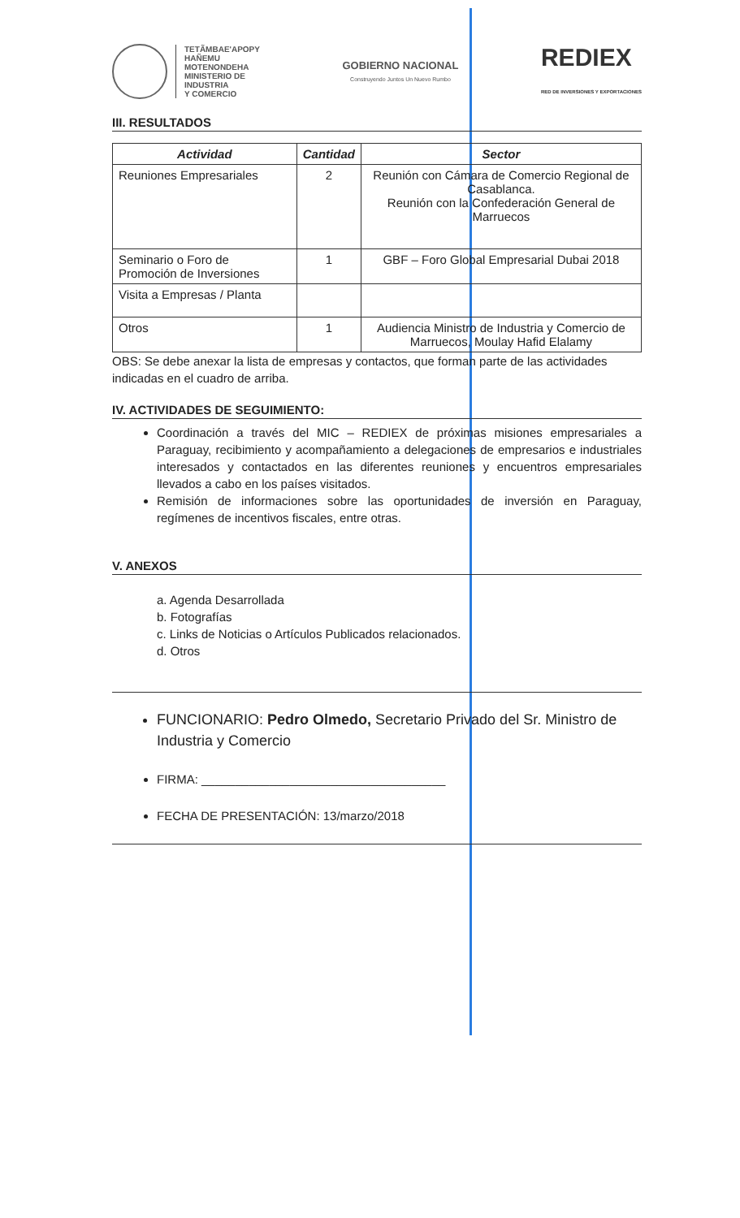TETÃMBAE'APOPY
HAÑEMU
MOTENONDEHA
MINISTERIO DE
INDUSTRIA
Y COMERCIO
GOBIERNO NACIONAL
Construyendo Juntos Un Nuevo Rumbo
REDIEX
RED DE INVERSIONES Y EXPORTACIONES
III. RESULTADOS
| Actividad | Cantidad | Sector |
| --- | --- | --- |
| Reuniones Empresariales | 2 | Reunión con Cámara de Comercio Regional de Casablanca. Reunión con la Confederación General de Marruecos |
| Seminario o Foro de Promoción de Inversiones | 1 | GBF – Foro Global Empresarial Dubai 2018 |
| Visita a Empresas / Planta | | |
| Otros | 1 | Audiencia Ministro de Industria y Comercio de Marruecos, Moulay Hafid Elalamy |
OBS: Se debe anexar la lista de empresas y contactos, que forman parte de las actividades indicadas en el cuadro de arriba.
IV. ACTIVIDADES DE SEGUIMIENTO:
Coordinación a través del MIC – REDIEX de próximas misiones empresariales a Paraguay, recibimiento y acompañamiento a delegaciones de empresarios e industriales interesados y contactados en las diferentes reuniones y encuentros empresariales llevados a cabo en los países visitados.
Remisión de informaciones sobre las oportunidades de inversión en Paraguay, regímenes de incentivos fiscales, entre otras.
V. ANEXOS
a. Agenda Desarrollada
b. Fotografías
c. Links de Noticias o Artículos Publicados relacionados.
d. Otros
FUNCIONARIO: Pedro Olmedo, Secretario Privado del Sr. Ministro de Industria y Comercio
FIRMA: ____________________________________
FECHA DE PRESENTACIÓN: 13/marzo/2018